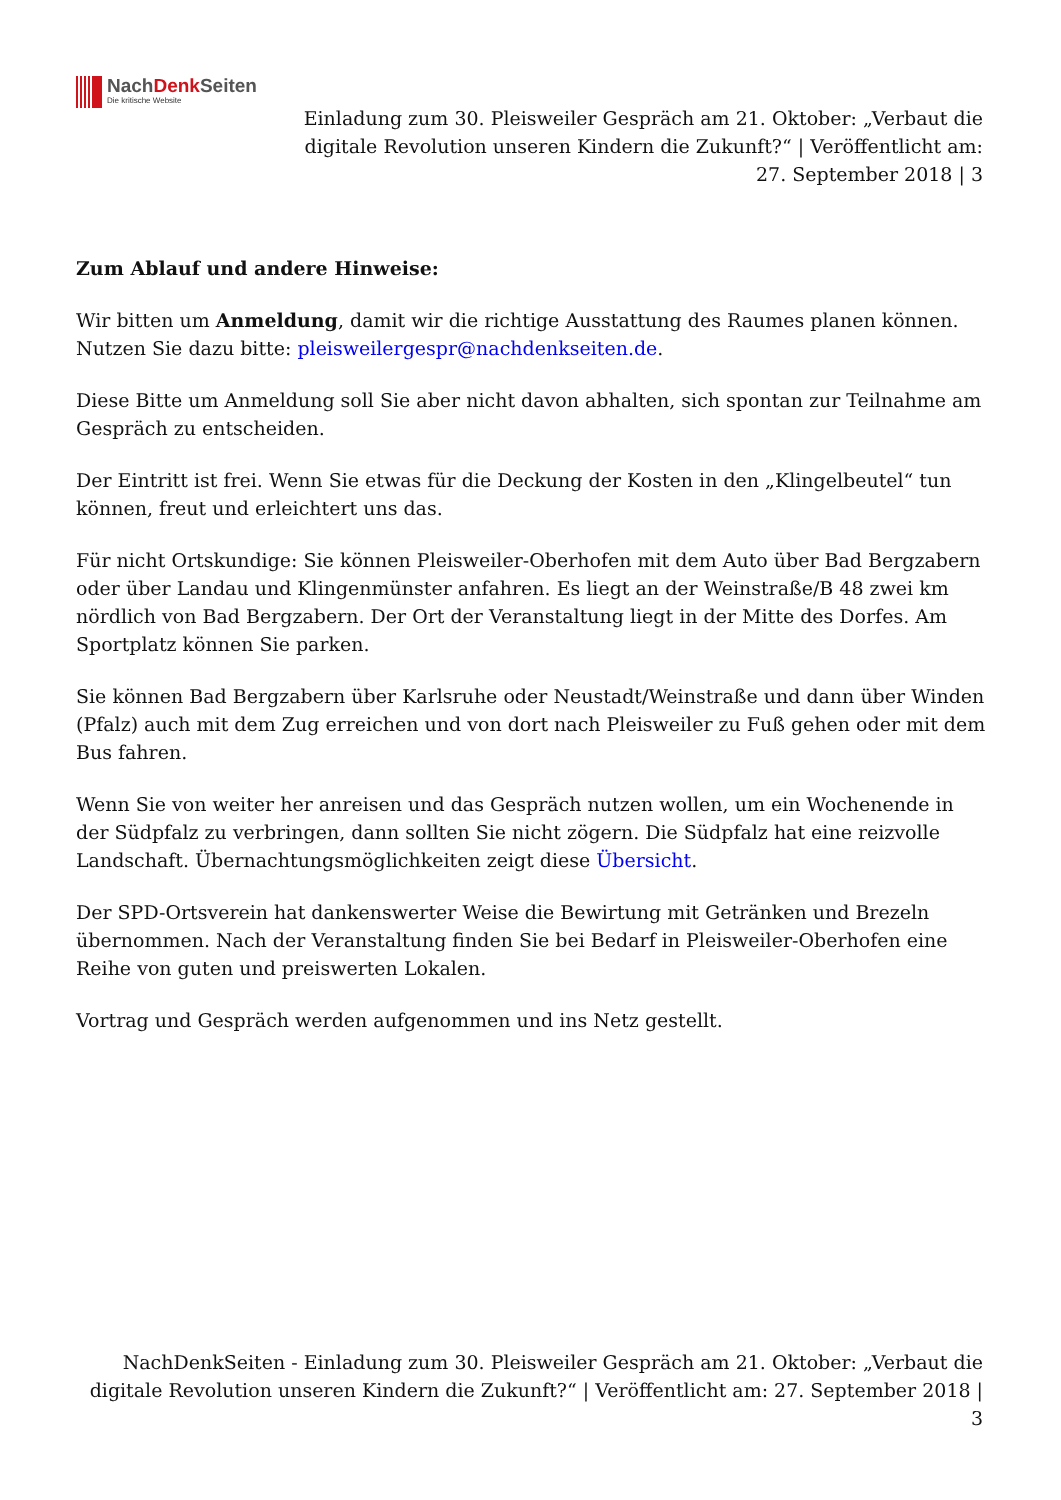NachDenk Seiten
Die kritische Website
Einladung zum 30. Pleisweiler Gespräch am 21. Oktober: „Verbaut die digitale Revolution unseren Kindern die Zukunft?“ | Veröffentlicht am: 27. September 2018 | 3
Zum Ablauf und andere Hinweise:
Wir bitten um Anmeldung, damit wir die richtige Ausstattung des Raumes planen können. Nutzen Sie dazu bitte: pleisweilergespr@nachdenkseiten.de.
Diese Bitte um Anmeldung soll Sie aber nicht davon abhalten, sich spontan zur Teilnahme am Gespräch zu entscheiden.
Der Eintritt ist frei. Wenn Sie etwas für die Deckung der Kosten in den „Klingelbeutel“ tun können, freut und erleichtert uns das.
Für nicht Ortskundige: Sie können Pleisweiler-Oberhofen mit dem Auto über Bad Bergzabern oder über Landau und Klingenmünster anfahren. Es liegt an der Weinstraße/B 48 zwei km nördlich von Bad Bergzabern. Der Ort der Veranstaltung liegt in der Mitte des Dorfes. Am Sportplatz können Sie parken.
Sie können Bad Bergzabern über Karlsruhe oder Neustadt/Weinstraße und dann über Winden (Pfalz) auch mit dem Zug erreichen und von dort nach Pleisweiler zu Fuß gehen oder mit dem Bus fahren.
Wenn Sie von weiter her anreisen und das Gespräch nutzen wollen, um ein Wochenende in der Südpfalz zu verbringen, dann sollten Sie nicht zögern. Die Südpfalz hat eine reizvolle Landschaft. Übernachtungsmöglichkeiten zeigt diese Übersicht.
Der SPD-Ortsverein hat dankenswerter Weise die Bewirtung mit Getränken und Brezeln übernommen. Nach der Veranstaltung finden Sie bei Bedarf in Pleisweiler-Oberhofen eine Reihe von guten und preiswerten Lokalen.
Vortrag und Gespräch werden aufgenommen und ins Netz gestellt.
NachDenkSeiten - Einladung zum 30. Pleisweiler Gespräch am 21. Oktober: „Verbaut die digitale Revolution unseren Kindern die Zukunft?“ | Veröffentlicht am: 27. September 2018 | 3